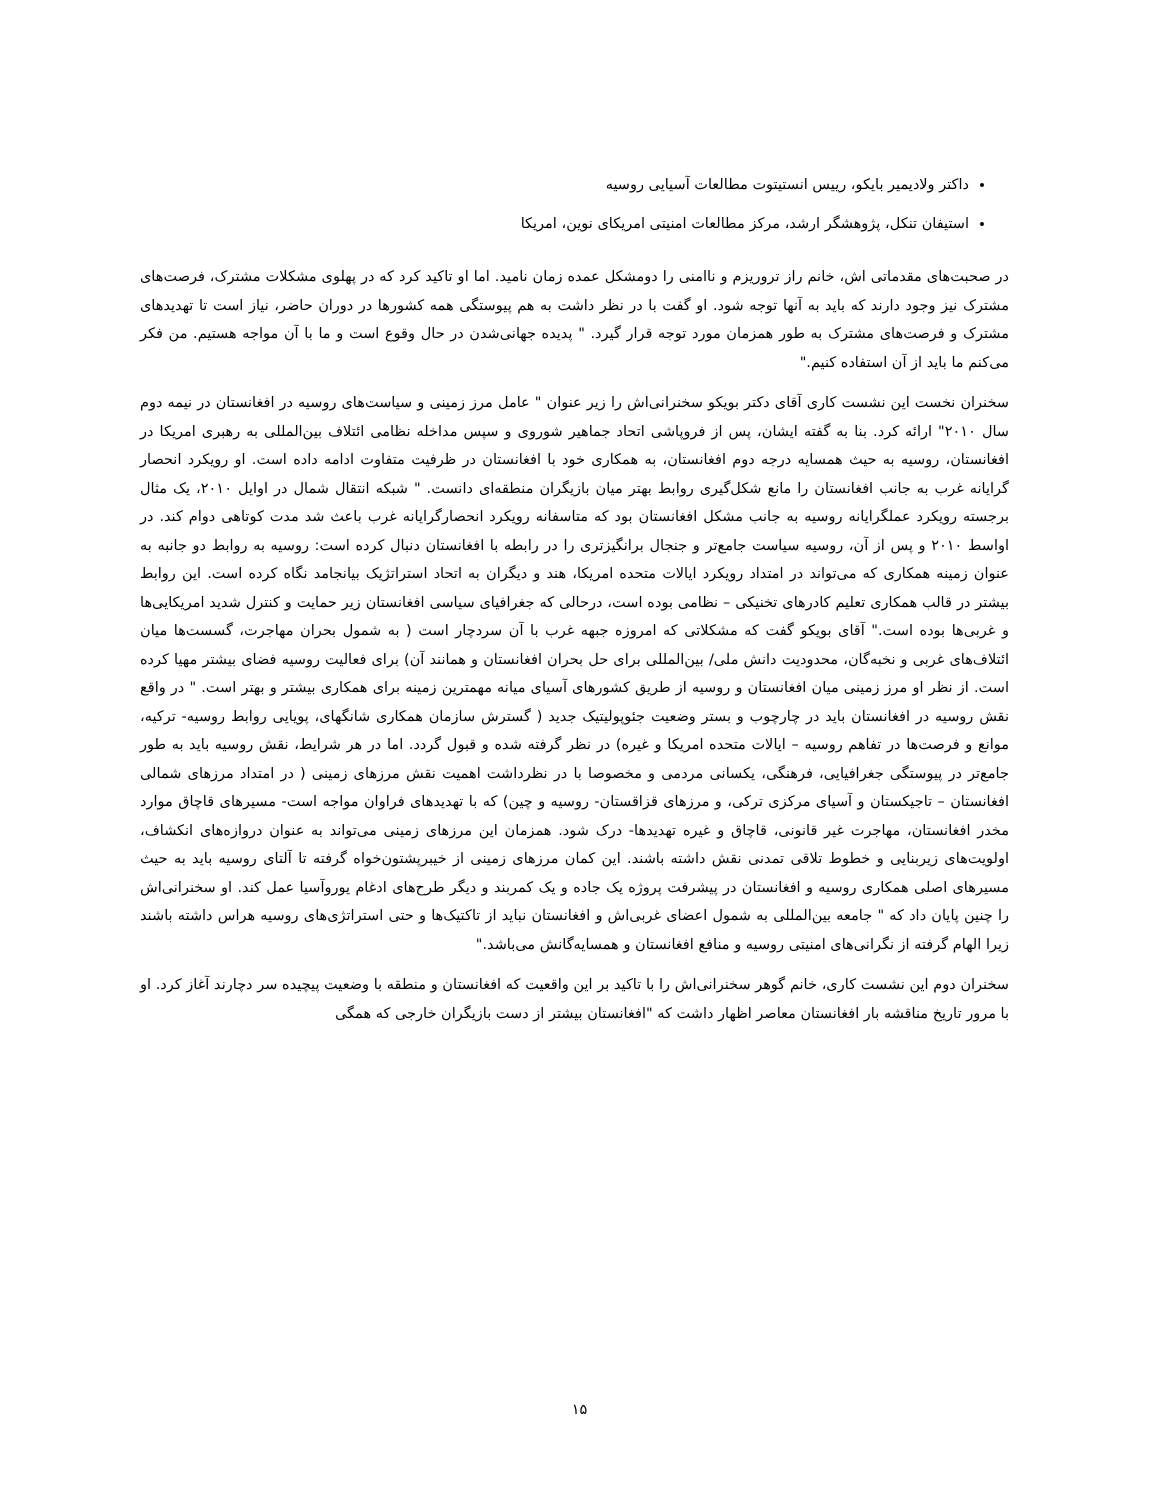داکتر ولادیمیر بایکو، رییس انستیتوت مطالعات آسیایی روسیه
استیفان تنکل، پژوهشگر ارشد، مرکز مطالعات امنیتی امریکای نوین، امریکا
در صحبت‌های مقدماتی اش، خانم راز تروریزم و ناامنی را دومشکل عمده زمان نامید. اما او تاکید کرد که در پهلوی مشکلات مشترک، فرصت‌های مشترک نیز وجود دارند که باید به آنها توجه شود. او گفت با در نظر داشت به هم پیوستگی همه کشورها در دوران حاضر، نیاز است تا تهدیدهای مشترک و فرصت‌های مشترک به طور همزمان مورد توجه قرار گیرد. " پدیده جهانی‌شدن در حال وقوع است و ما با آن مواجه هستیم. من فکر می‌کنم ما باید از آن استفاده کنیم."
سخنران نخست این نشست کاری آقای دکتر بویکو سخنرانی‌اش را زیر عنوان " عامل مرز زمینی و سیاست‌های روسیه در افغانستان در نیمه دوم سال ۲۰۱۰" ارائه کرد. بنا به گفته ایشان، پس از فروپاشی اتحاد جماهیر شوروی و سپس مداخله نظامی ائتلاف بین‌المللی به رهبری امریکا در افغانستان، روسیه به حیث همسایه درجه دوم افغانستان، به همکاری خود با افغانستان در ظرفیت متفاوت ادامه داده است. او رویکرد انحصار گرایانه غرب به جانب افغانستان را مانع شکل‌گیری روابط بهتر میان بازیگران منطقه‌ای دانست. " شبکه انتقال شمال در اوایل ۲۰۱۰، یک مثال برجسته رویکرد عملگرایانه روسیه به جانب مشکل افغانستان بود که متاسفانه رویکرد انحصارگرایانه غرب باعث شد مدت کوتاهی دوام کند. در اواسط ۲۰۱۰ و پس از آن، روسیه سیاست جامع‌تر و جنجال برانگیزتری را در رابطه با افغانستان دنبال کرده است: روسیه به روابط دو جانبه به عنوان زمینه همکاری که می‌تواند در امتداد رویکرد ایالات متحده امریکا، هند و دیگران به اتحاد استراتژیک بیانجامد نگاه کرده است. این روابط بیشتر در قالب همکاری تعلیم کادرهای تخنیکی – نظامی بوده است، درحالی که جغرافیای سیاسی افغانستان زیر حمایت و کنترل شدید امریکایی‌ها و غربی‌ها بوده است." آقای بویکو گفت که مشکلاتی که امروزه جبهه غرب با آن سردچار است ( به شمول بحران مهاجرت، گسست‌ها میان ائتلاف‌های غربی و نخبه‌گان، محدودیت دانش ملی/ بین‌المللی برای حل بحران افغانستان و همانند آن) برای فعالیت روسیه فضای بیشتر مهیا کرده است. از نظر او مرز زمینی میان افغانستان و روسیه از طریق کشورهای آسیای میانه مهمترین زمینه برای همکاری بیشتر و بهتر است. " در واقع نقش روسیه در افغانستان باید در چارچوب و بستر وضعیت جئوپولیتیک جدید ( گسترش سازمان همکاری شانگهای، پویایی روابط روسیه- ترکیه، موانع و فرصت‌ها در تفاهم روسیه – ایالات متحده امریکا و غیره) در نظر گرفته شده و قبول گردد. اما در هر شرایط، نقش روسیه باید به طور جامع‌تر در پیوستگی جغرافیایی، فرهنگی، یکسانی مردمی و مخصوصا با در نظرداشت اهمیت نقش مرزهای زمینی ( در امتداد مرزهای شمالی افغانستان – تاجیکستان و آسیای مرکزی ترکی، و مرزهای قزاقستان- روسیه و چین) که با تهدیدهای فراوان مواجه است- مسیرهای قاچاق موارد مخدر افغانستان، مهاجرت غیر قانونی، قاچاق و غیره تهدیدها- درک شود. همزمان این مرزهای زمینی می‌تواند به عنوان دروازه‌های انکشاف، اولویت‌های زیربنایی و خطوط تلاقی تمدنی نقش داشته باشند. این کمان مرزهای زمینی از خیبرپشتون‌خواه گرفته تا آلتای روسیه باید به حیث مسیرهای اصلی همکاری روسیه و افغانستان در پیشرفت پروژه یک جاده و یک کمربند و دیگر طرح‌های ادغام یوروآسیا عمل کند. او سخنرانی‌اش را چنین پایان داد که " جامعه بین‌المللی به شمول اعضای غربی‌اش و افغانستان نباید از تاکتیک‌ها و حتی استراتژی‌های روسیه هراس داشته باشند زیرا الهام گرفته از نگرانی‌های امنیتی روسیه و منافع افغانستان و همسایه‌گانش می‌باشد."
سخنران دوم این نشست کاری، خانم گوهر سخنرانی‌اش را با تاکید بر این واقعیت که افغانستان و منطقه با وضعیت پیچیده سر دچارند آغاز کرد. او با مرور تاریخ مناقشه بار افغانستان معاصر اظهار داشت که "افغانستان بیشتر از دست بازیگران خارجی که همگی
۱۵